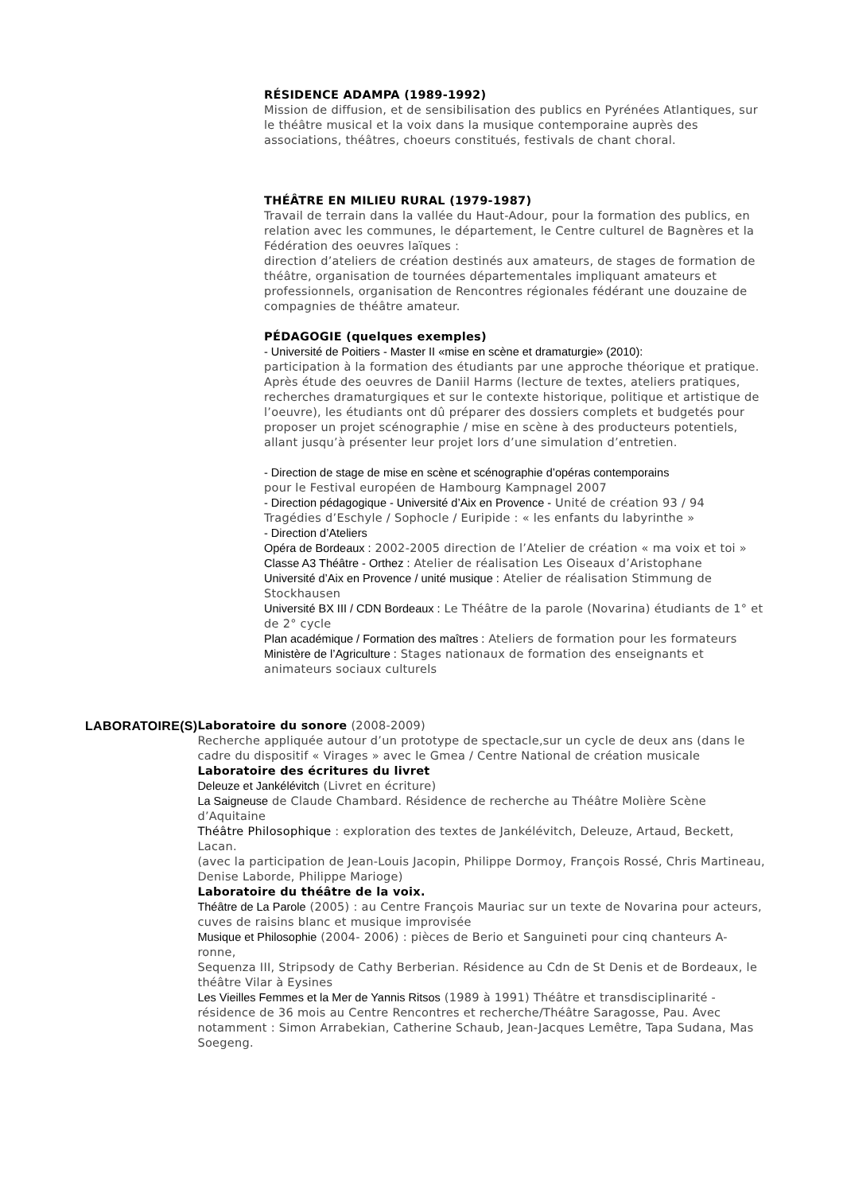RÉSIDENCE ADAMPA (1989-1992)
Mission de diffusion, et de sensibilisation des publics en Pyrénées Atlantiques, sur le théâtre musical et la voix dans la musique contemporaine auprès des associations, théâtres, choeurs constitués, festivals de chant choral.
THÉÂTRE EN MILIEU RURAL (1979-1987)
Travail de terrain dans la vallée du Haut-Adour, pour la formation des publics, en relation avec les communes, le département, le Centre culturel de Bagnères et la Fédération des oeuvres laïques :
direction d’ateliers de création destinés aux amateurs, de stages de formation de théâtre, organisation de tournées départementales impliquant amateurs et professionnels, organisation de Rencontres régionales fédérant une douzaine de compagnies de théâtre amateur.
PÉDAGOGIE (quelques exemples)
- Université de Poitiers - Master II «mise en scène et dramaturgie» (2010):
participation à la formation des étudiants par une approche théorique et pratique. Après étude des oeuvres de Daniil Harms (lecture de textes, ateliers pratiques, recherches dramaturgiques et sur le contexte historique, politique et artistique de l’oeuvre), les étudiants ont dû préparer des dossiers complets et budgetés pour proposer un projet scénographie / mise en scène à des producteurs potentiels, allant jusqu’à présenter leur projet lors d’une simulation d’entretien.
- Direction de stage de mise en scène et scénographie d’opéras contemporains
pour le Festival européen de Hambourg Kampnagel 2007
- Direction pédagogique - Université d’Aix en Provence - Unité de création 93 / 94 Tragédies d’Eschyle / Sophocle / Euripide : « les enfants du labyrinthe »
- Direction d’Ateliers
Opéra de Bordeaux : 2002-2005 direction de l’Atelier de création « ma voix et toi »
Classe A3 Théâtre - Orthez : Atelier de réalisation Les Oiseaux d’Aristophane
Université d’Aix en Provence / unité musique : Atelier de réalisation Stimmung de Stockhausen
Université BX III / CDN Bordeaux : Le Théâtre de la parole (Novarina) étudiants de 1° et de 2° cycle
Plan académique / Formation des maîtres : Ateliers de formation pour les formateurs
Ministère de l’Agriculture : Stages nationaux de formation des enseignants et animateurs sociaux culturels
LABORATOIRE(S) Laboratoire du sonore (2008-2009)
Recherche appliquée autour d’un prototype de spectacle,sur un cycle de deux ans (dans le cadre du dispositif « Virages » avec le Gmea / Centre National de création musicale
Laboratoire des écritures du livret
Deleuze et Jankélévitch (Livret en écriture)
La Saigneuse de Claude Chambard. Résidence de recherche au Théâtre Molière Scène d’Aquitaine
Théâtre Philosophique : exploration des textes de Jankélévitch, Deleuze, Artaud, Beckett, Lacan.
(avec la participation de Jean-Louis Jacopin, Philippe Dormoy, François Rossé, Chris Martineau, Denise Laborde, Philippe Marioge)
Laboratoire du théâtre de la voix.
Théâtre de La Parole (2005) : au Centre François Mauriac sur un texte de Novarina pour acteurs, cuves de raisins blanc et musique improvisée
Musique et Philosophie (2004- 2006) : pièces de Berio et Sanguineti pour cinq chanteurs A-ronne,
Sequenza III, Stripsody de Cathy Berberian. Résidence au Cdn de St Denis et de Bordeaux, le théâtre Vilar à Eysines
Les Vieilles Femmes et la Mer de Yannis Ritsos (1989 à 1991) Théâtre et transdisciplinarité - résidence de 36 mois au Centre Rencontres et recherche/Théâtre Saragosse, Pau. Avec notamment : Simon Arrabekian, Catherine Schaub, Jean-Jacques Lemêtre, Tapa Sudana, Mas Soegeng.